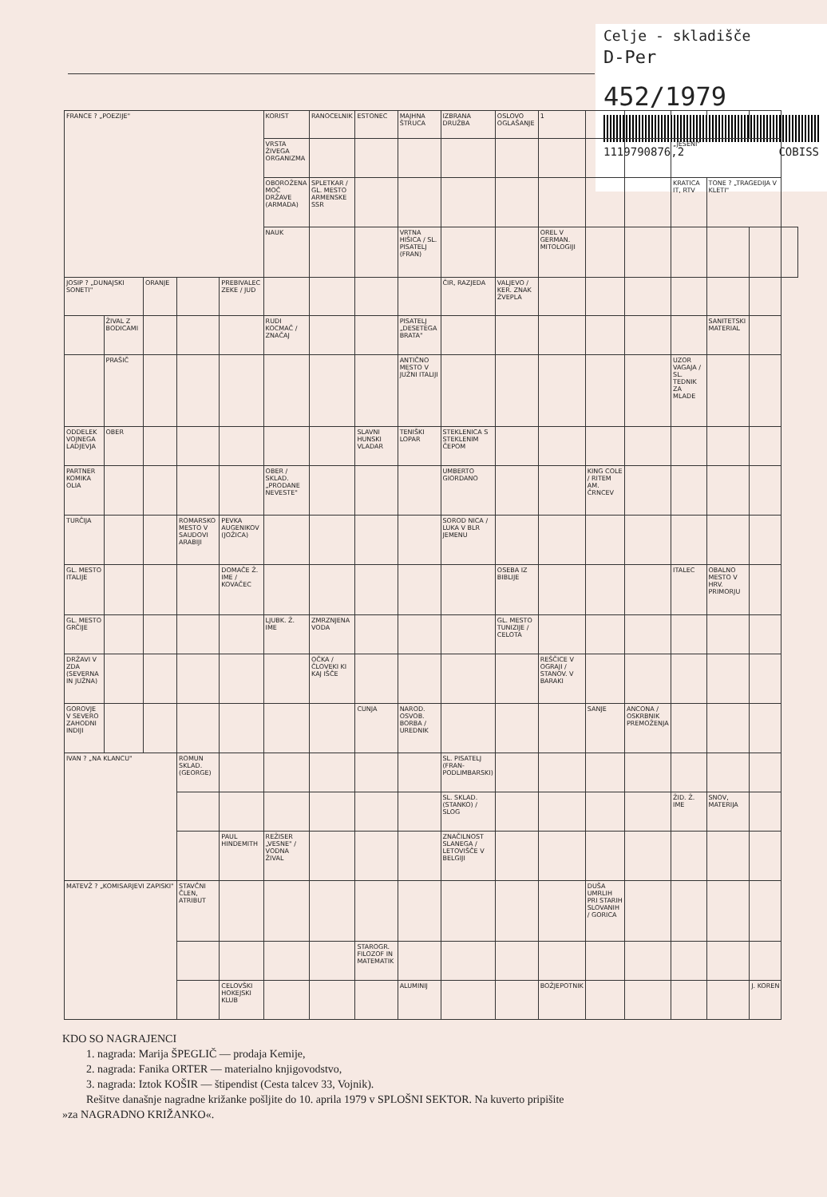Celje - skladišče
D-Per
452/1979
1119790876,2 COBISS
| FRANCE ? „POEZIJE" | | | | | KORIST | RANOCELNIK | ESTONEC | MAJHNA ŠTRUCA | IZBRANA DRUŽBA | OSLOVO OGLAŠANJE | 1 | | | | | | |
| | | | | | VRSTA ŽIVEGA ORGANIZMA | | | | | | | | | „JESENI" | | | |
| | | | | | OBOROŽENA MOČ DRŽAVE (ARMADA) | SPLETKAR / GL. MESTO ARMENSKE SSR | | | | | | | | KRATICA IT, RTV | TONE ? „TRAGEDIJA V KLETI" | | |
| | | | | | NAUK | | | VRTNA HIŠICA / SL. PISATELJ (FRAN) | | | OREL V GERMAN. MITOLOGIJI | | | | | | |
| JOSIP ? „DUNAJSKI SONETI" | | ORANJE | | PREBIVALEC ZEKE / JUD | | | | | ČIR, RAZJEDA | VALJEVO / KER. ZNAK ŽVEPLA | | | | | | | |
| | ŽIVAL Z BODICAMI | | | | RUDI KOCMAČ / ZNAČAJ | | | PISATELJ „DESETEGA BRATA" | | | | | | | SANITETSKI MATERIAL | | |
| | PRAŠIČ | | | | | | | ANTIČNO MESTO V JUŽNI ITALIJI | | | | | | UZOR VAGAJA / SL. TEDNIK ZA MLADE | | | |
| ODDELEK VOJNEGA LADJEVJA | OBER | | | | | | SLAVNI HUNSKI VLADAR | TENIŠKI LOPAR | STEKLENICA S STEKLENIM ČEPOM | | | | | | | | |
| PARTNER KOMIKA OLIA | | | | | OBER / SKLAD. „PRODANE NEVESTE" | | | | UMBERTO GIORDANO | | | KING COLE / RITEM AM. ČRNCEV | | | | | |
| TURČIJA | | | ROMARSKO MESTO V SAUDOVI ARABIJI | PEVKA AUGENIKOV (JOŽICA) | | | | | SOROD NICA / LUKA V BLR JEMENU | | | | | | | | |
| GL. MESTO ITALIJE | | | | DOMAČE Ž. IME / KOVAČEC | | | | | | OSEBA IZ BIBLIJE | | | | ITALEC | OBALNO MESTO V HRV. PRIMORJU | | |
| GL. MESTO GRČIJE | | | | | LJUBK. Ž. IME | ZMRZNJENA VODA | | | | GL. MESTO TUNIZIJE / CELOTA | | | | | | | |
| DRŽAVI V ZDA (SEVERNA IN JUŽNA) | | | | | | OČKA / ČLOVEKI KI KAJ IŠČE | | | | | REŠČICE V OGRAJI / STANOV. V BARAKI | | | | | | |
| GOROVJE V SEVERO ZAHODNI INDIJI | | | | | | | CUNJA | NAROD. OSVOB. BORBA / UREDNIK | | | | SANJE | ANCONA / OSKRBNIK PREMOŽENJA | | | | |
| IVAN ? „NA KLANCU" | | | ROMUN SKLAD. (GEORGE) | | | | | | SL. PISATELJ (FRAN-PODLIMBARSKI) | | | | | | | | |
| | | | | | | | | | SL. SKLAD. (STANKO) / SLOG | | | | | ŽID. Ž. IME | SNOV, MATERIJA | | |
| | | | | PAUL HINDEMITH | REŽISER „VESNE" / VODNA ŽIVAL | | | | ZNAČILNOST SLANEGA / LETOVIŠČE V BELGIJI | | | | | | | | |
| MATEVŽ ? „KOMISARJEVI ZAPISKI" | | | STAVČNI ČLEN, ATRIBUT | | | | | | | | | DUŠA UMRLIH PRI STARIH SLOVANIH / GORICA | | | | | |
| | | | | | | | STAROGR. FILOZOF IN MATEMATIK | | | | | | | | | | |
| | | | | CELOVŠKI HOKEJSKI KLUB | | | | ALUMINIJ | | | BOŽJEPOTNIK | | | | | J. KOREN | |
KDO SO NAGRAJENCI
1. nagrada: Marija ŠPEGLIČ — prodaja Kemije,
2. nagrada: Fanika ORTER — materialno knjigovodstvo,
3. nagrada: Iztok KOŠIR — štipendist (Cesta talcev 33, Vojnik).
Rešitve današnje nagradne križanke pošljite do 10. aprila 1979 v SPLOŠNI SEKTOR. Na kuverto pripišite
»za NAGRADNO KRIŽANKO«.